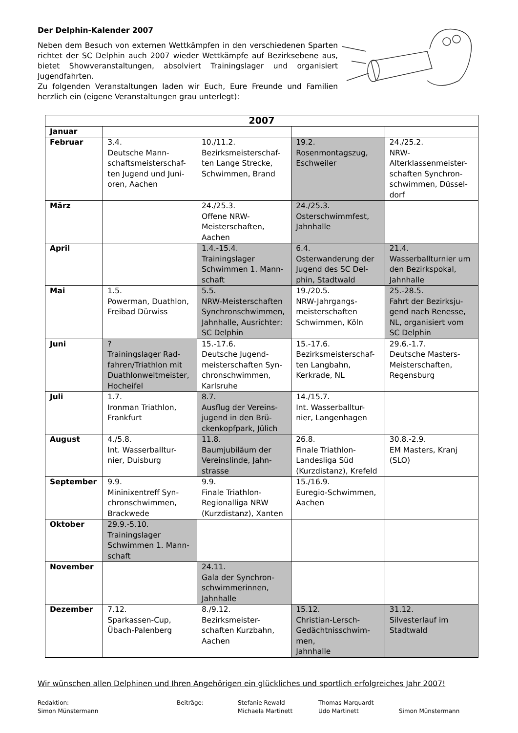Der Delphin-Kalender 2007
Neben dem Besuch von externen Wettkämpfen in den verschiedenen Sparten richtet der SC Delphin auch 2007 wieder Wettkämpfe auf Bezirksebene aus, bietet Showveranstaltungen, absolviert Trainingslager und organisiert Jugendfahrten.
Zu folgenden Veranstaltungen laden wir Euch, Eure Freunde und Familien herzlich ein (eigene Veranstaltungen grau unterlegt):
| 2007 | | | | |
| --- | --- | --- | --- | --- |
| Januar | | | | |
| Februar | 3.4. Deutsche Mann-schaftsmeisterschaf-ten Jugend und Juni-oren, Aachen | 10./11.2. Bezirksmeisterschaf-ten Lange Strecke, Schwimmen, Brand | 19.2. Rosenmontagszug, Eschweiler | 24./25.2. NRW-Alterklassenmeister-schaften Synchron-schwimmen, Düssel-dorf |
| März | | 24./25.3. Offene NRW-Meisterschaften, Aachen | 24./25.3. Osterschwimmfest, Jahnhalle | |
| April | | 1.4.-15.4. Trainingslager Schwimmen 1. Mann-schaft | 6.4. Osterwanderung der Jugend des SC Del-phin, Stadtwald | 21.4. Wasserballturnier um den Bezirkspokal, Jahnhalle |
| Mai | 1.5. Powerman, Duathlon, Freibad Dürwiss | 5.5. NRW-Meisterschaften Synchronschwimmen, Jahnhalle, Ausrichter: SC Delphin | 19./20.5. NRW-Jahrgangs-meisterschaften Schwimmen, Köln | 25.-28.5. Fahrt der Bezirksju-gend nach Renesse, NL, organisiert vom SC Delphin |
| Juni | ? Trainingslager Rad-fahren/Triathlon mit Duathlonweltmeister, Hocheifel | 15.-17.6. Deutsche Jugend-meisterschaften Syn-chronschwimmen, Karlsruhe | 15.-17.6. Bezirksmeisterschaf-ten Langbahn, Kerkrade, NL | 29.6.-1.7. Deutsche Masters-Meisterschaften, Regensburg |
| Juli | 1.7. Ironman Triathlon, Frankfurt | 8.7. Ausflug der Vereins-jugend in den Brü-ckenkopfpark, Jülich | 14./15.7. Int. Wasserballtur-nier, Langenhagen | |
| August | 4./5.8. Int. Wasserballtur-nier, Duisburg | 11.8. Baumjubiläum der Vereinslinde, Jahn-strasse | 26.8. Finale Triathlon-Landesliga Süd (Kurzdistanz), Krefeld | 30.8.-2.9. EM Masters, Kranj (SLO) |
| September | 9.9. Mininixentreff Syn-chronschwimmen, Brackwede | 9.9. Finale Triathlon-Regionalliga NRW (Kurzdistanz), Xanten | 15./16.9. Euregio-Schwimmen, Aachen | |
| Oktober | 29.9.-5.10. Trainingslager Schwimmen 1. Mann-schaft | | | |
| November | | 24.11. Gala der Synchron-schwimmerinnen, Jahnhalle | | |
| Dezember | 7.12. Sparkassen-Cup, Übach-Palenberg | 8./9.12. Bezirksmeister-schaften Kurzbahn, Aachen | 15.12. Christian-Lersch-Gedächtnisschwim-men, Jahnhalle | 31.12. Silvesterlauf im Stadtwald |
Wir wünschen allen Delphinen und Ihren Angehörigen ein glückliches und sportlich erfolgreiches Jahr 2007!
Redaktion:
Simon Münstermann
Beiträge: Stefanie Rewald
Michaela Martinett
Thomas Marquardt
Udo Martinett
Simon Münstermann